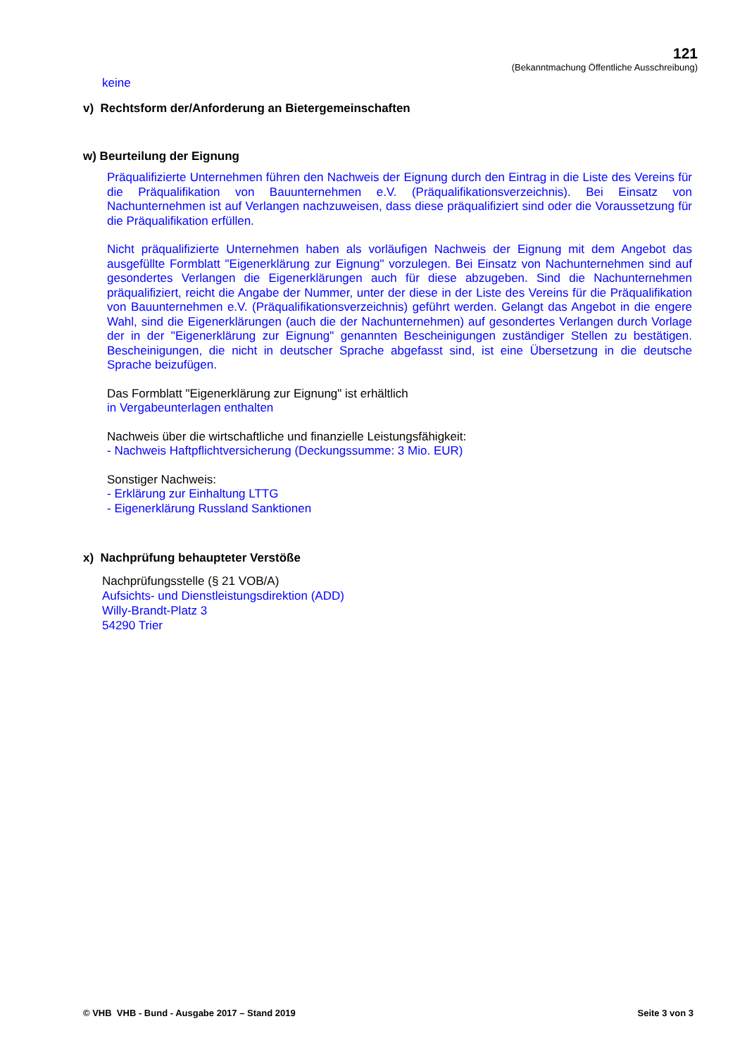121
(Bekanntmachung Öffentliche Ausschreibung)
keine
v) Rechtsform der/Anforderung an Bietergemeinschaften
w) Beurteilung der Eignung
Präqualifizierte Unternehmen führen den Nachweis der Eignung durch den Eintrag in die Liste des Vereins für die Präqualifikation von Bauunternehmen e.V. (Präqualifikationsverzeichnis). Bei Einsatz von Nachunternehmen ist auf Verlangen nachzuweisen, dass diese präqualifiziert sind oder die Voraussetzung für die Präqualifikation erfüllen.
Nicht präqualifizierte Unternehmen haben als vorläufigen Nachweis der Eignung mit dem Angebot das ausgefüllte Formblatt "Eigenerklärung zur Eignung" vorzulegen. Bei Einsatz von Nachunternehmen sind auf gesondertes Verlangen die Eigenerklärungen auch für diese abzugeben. Sind die Nachunternehmen präqualifiziert, reicht die Angabe der Nummer, unter der diese in der Liste des Vereins für die Präqualifikation von Bauunternehmen e.V. (Präqualifikationsverzeichnis) geführt werden. Gelangt das Angebot in die engere Wahl, sind die Eigenerklärungen (auch die der Nachunternehmen) auf gesondertes Verlangen durch Vorlage der in der "Eigenerklärung zur Eignung" genannten Bescheinigungen zuständiger Stellen zu bestätigen. Bescheinigungen, die nicht in deutscher Sprache abgefasst sind, ist eine Übersetzung in die deutsche Sprache beizufügen.
Das Formblatt "Eigenerklärung zur Eignung" ist erhältlich
in Vergabeunterlagen enthalten
Nachweis über die wirtschaftliche und finanzielle Leistungsfähigkeit:
- Nachweis Haftpflichtversicherung (Deckungssumme: 3 Mio. EUR)
Sonstiger Nachweis:
- Erklärung zur Einhaltung LTTG
- Eigenerklärung Russland Sanktionen
x) Nachprüfung behaupteter Verstöße
Nachprüfungsstelle (§ 21 VOB/A)
Aufsichts- und Dienstleistungsdirektion (ADD)
Willy-Brandt-Platz 3
54290 Trier
© VHB VHB - Bund - Ausgabe 2017 – Stand 2019 Seite 3 von 3